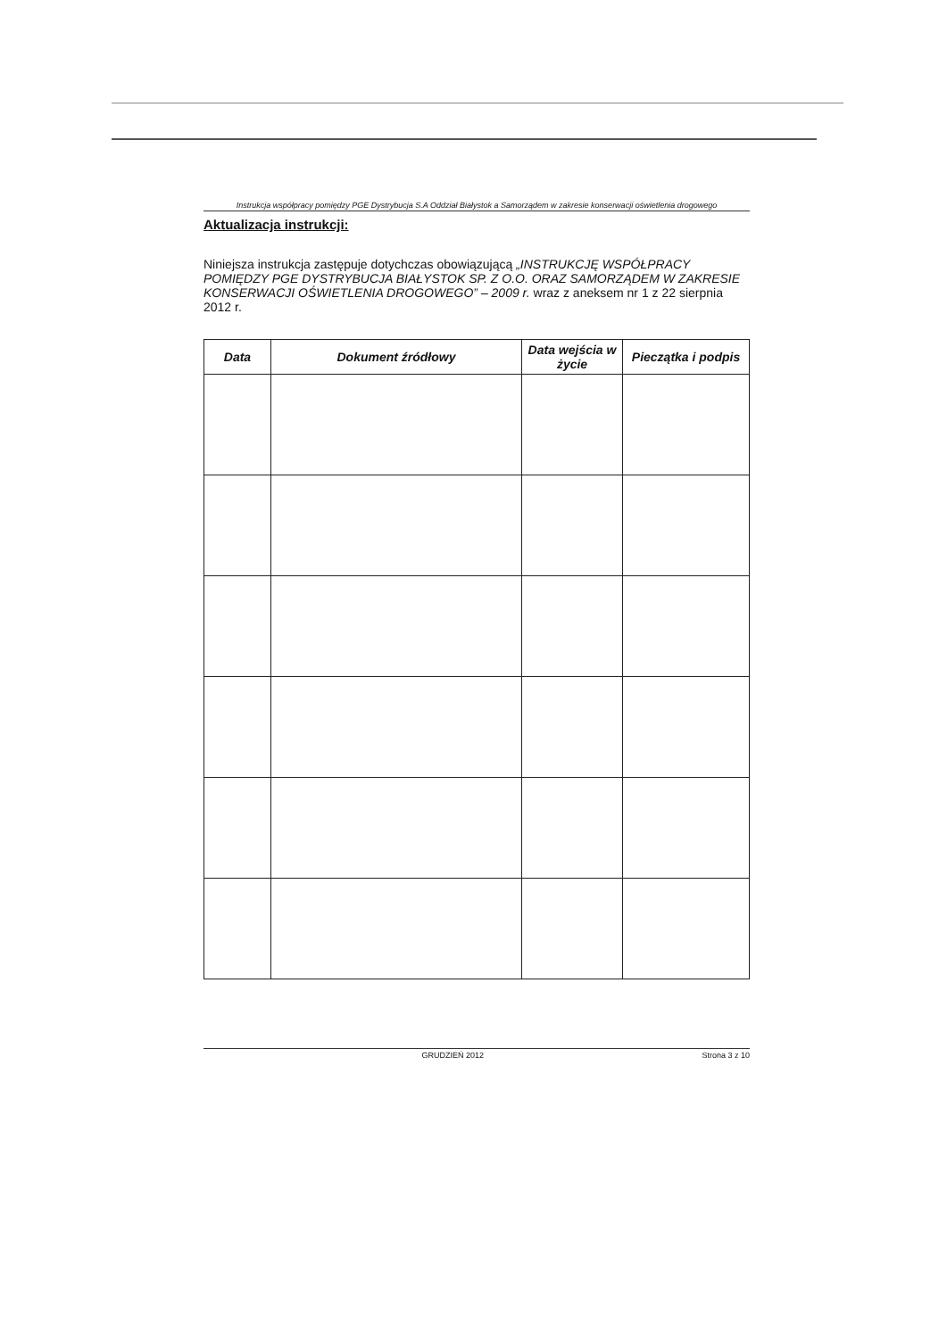Instrukcja współpracy pomiędzy PGE Dystrybucja S.A Oddział Białystok a Samorządem w zakresie konserwacji oświetlenia drogowego
Aktualizacja instrukcji:
Niniejsza instrukcja zastępuje dotychczas obowiązującą „INSTRUKCJĘ WSPÓŁPRACY POMIĘDZY PGE DYSTRYBUCJA BIAŁYSTOK SP. Z O.O. ORAZ SAMORZĄDEM W ZAKRESIE KONSERWACJI OŚWIETLENIA DROGOWEGO” – 2009 r. wraz z aneksem nr 1 z 22 sierpnia 2012 r.
| Data | Dokument źródłowy | Data wejścia w życie | Pieczątka i podpis |
| --- | --- | --- | --- |
GRUDZIEŃ 2012 Strona 3 z 10